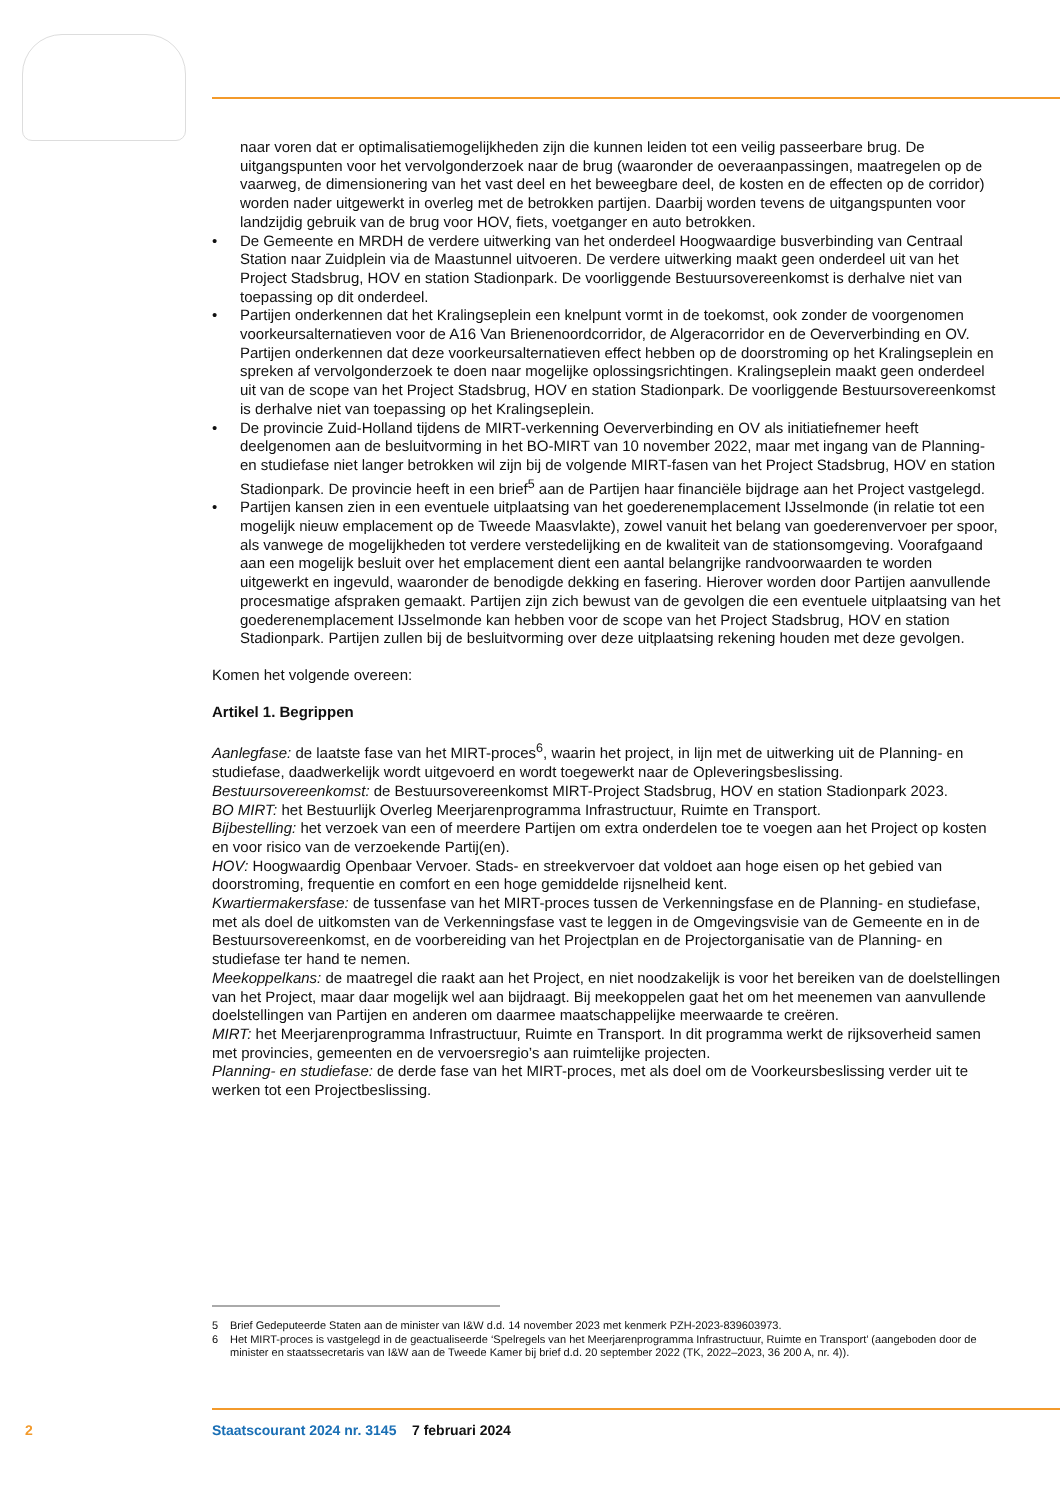naar voren dat er optimalisatiemogelijkheden zijn die kunnen leiden tot een veilig passeerbare brug. De uitgangspunten voor het vervolgonderzoek naar de brug (waaronder de oeveraanpassingen, maatregelen op de vaarweg, de dimensionering van het vast deel en het beweegbare deel, de kosten en de effecten op de corridor) worden nader uitgewerkt in overleg met de betrokken partijen. Daarbij worden tevens de uitgangspunten voor landzijdig gebruik van de brug voor HOV, fiets, voetganger en auto betrokken.
• De Gemeente en MRDH de verdere uitwerking van het onderdeel Hoogwaardige busverbinding van Centraal Station naar Zuidplein via de Maastunnel uitvoeren. De verdere uitwerking maakt geen onderdeel uit van het Project Stadsbrug, HOV en station Stadionpark. De voorliggende Bestuursovereenkomst is derhalve niet van toepassing op dit onderdeel.
• Partijen onderkennen dat het Kralingseplein een knelpunt vormt in de toekomst, ook zonder de voorgenomen voorkeursalternatieven voor de A16 Van Brienenoordcorridor, de Algeracorridor en de Oeververbinding en OV. Partijen onderkennen dat deze voorkeursalternatieven effect hebben op de doorstroming op het Kralingseplein en spreken af vervolgonderzoek te doen naar mogelijke oplossingsrichtingen. Kralingseplein maakt geen onderdeel uit van de scope van het Project Stadsbrug, HOV en station Stadionpark. De voorliggende Bestuursovereenkomst is derhalve niet van toepassing op het Kralingseplein.
• De provincie Zuid-Holland tijdens de MIRT-verkenning Oeververbinding en OV als initiatiefnemer heeft deelgenomen aan de besluitvorming in het BO-MIRT van 10 november 2022, maar met ingang van de Planning- en studiefase niet langer betrokken wil zijn bij de volgende MIRT-fasen van het Project Stadsbrug, HOV en station Stadionpark. De provincie heeft in een brief<sup>5</sup> aan de Partijen haar financiële bijdrage aan het Project vastgelegd.
• Partijen kansen zien in een eventuele uitplaatsing van het goederenemplacement IJsselmonde (in relatie tot een mogelijk nieuw emplacement op de Tweede Maasvlakte), zowel vanuit het belang van goederenvervoer per spoor, als vanwege de mogelijkheden tot verdere verstedelijking en de kwaliteit van de stationsomgeving. Voorafgaand aan een mogelijk besluit over het emplacement dient een aantal belangrijke randvoorwaarden te worden uitgewerkt en ingevuld, waaronder de benodigde dekking en fasering. Hierover worden door Partijen aanvullende procesmatige afspraken gemaakt. Partijen zijn zich bewust van de gevolgen die een eventuele uitplaatsing van het goederenemplacement IJsselmonde kan hebben voor de scope van het Project Stadsbrug, HOV en station Stadionpark. Partijen zullen bij de besluitvorming over deze uitplaatsing rekening houden met deze gevolgen.
Komen het volgende overeen:
Artikel 1. Begrippen
Aanlegfase: de laatste fase van het MIRT-proces<sup>6</sup>, waarin het project, in lijn met de uitwerking uit de Planning- en studiefase, daadwerkelijk wordt uitgevoerd en wordt toegewerkt naar de Opleveringsbeslissing.
Bestuursovereenkomst: de Bestuursovereenkomst MIRT-Project Stadsbrug, HOV en station Stadionpark 2023.
BO MIRT: het Bestuurlijk Overleg Meerjarenprogramma Infrastructuur, Ruimte en Transport.
Bijbestelling: het verzoek van een of meerdere Partijen om extra onderdelen toe te voegen aan het Project op kosten en voor risico van de verzoekende Partij(en).
HOV: Hoogwaardig Openbaar Vervoer. Stads- en streekvervoer dat voldoet aan hoge eisen op het gebied van doorstroming, frequentie en comfort en een hoge gemiddelde rijsnelheid kent.
Kwartiermakersfase: de tussenfase van het MIRT-proces tussen de Verkenningsfase en de Planning- en studiefase, met als doel de uitkomsten van de Verkenningsfase vast te leggen in de Omgevingsvisie van de Gemeente en in de Bestuursovereenkomst, en de voorbereiding van het Projectplan en de Projectorganisatie van de Planning- en studiefase ter hand te nemen.
Meekoppelkans: de maatregel die raakt aan het Project, en niet noodzakelijk is voor het bereiken van de doelstellingen van het Project, maar daar mogelijk wel aan bijdraagt. Bij meekoppelen gaat het om het meenemen van aanvullende doelstellingen van Partijen en anderen om daarmee maatschappelijke meerwaarde te creëren.
MIRT: het Meerjarenprogramma Infrastructuur, Ruimte en Transport. In dit programma werkt de rijksoverheid samen met provincies, gemeenten en de vervoersregio’s aan ruimtelijke projecten.
Planning- en studiefase: de derde fase van het MIRT-proces, met als doel om de Voorkeursbeslissing verder uit te werken tot een Projectbeslissing.
5 Brief Gedeputeerde Staten aan de minister van I&W d.d. 14 november 2023 met kenmerk PZH-2023-839603973.
6 Het MIRT-proces is vastgelegd in de geactualiseerde ‘Spelregels van het Meerjarenprogramma Infrastructuur, Ruimte en Transport’ (aangeboden door de minister en staatssecretaris van I&W aan de Tweede Kamer bij brief d.d. 20 september 2022 (TK, 2022–2023, 36 200 A, nr. 4)).
2 Staatscourant 2024 nr. 3145 7 februari 2024